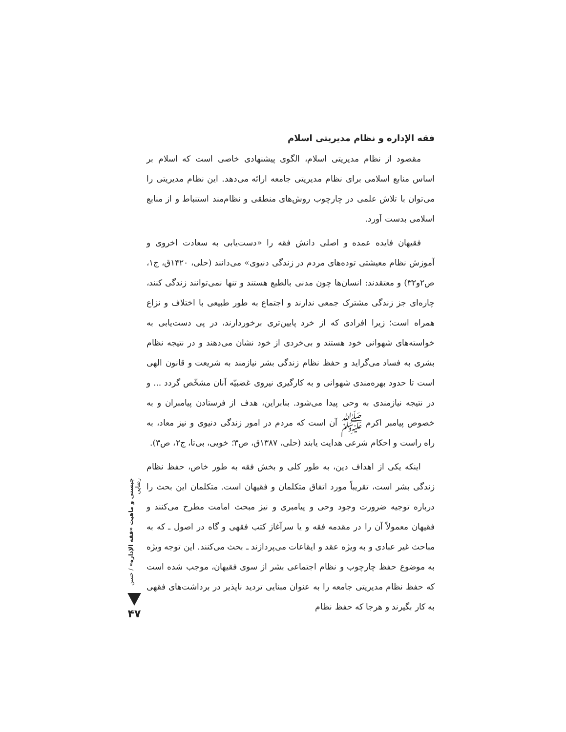فقه الإداره و نظام مدیریتی اسلام
مقصود از نظام مدیریتی اسلام، الگوی پیشنهادی خاصی است که اسلام بر اساس منابع اسلامی برای نظام مدیریتی جامعه ارائه می‌دهد. این نظام مدیریتی را می‌توان با تلاش علمی در چارچوب روش‌های منطقی و نظام‌مند استنباط و از منابع اسلامی بدست آورد.
فقیهان فایده عمده و اصلی دانش فقه را «دست‌یابی به سعادت اخروی و آموزش نظام معیشتی توده‌های مردم در زندگی دنیوی» می‌دانند (حلی، ۱۴۲۰ق، ج۱، ص۲و۳۲) و معتقدند: انسان‌ها چون مدنی بالطبع هستند و تنها نمی‌توانند زندگی کنند، چاره‌ای جز زندگی مشترک جمعی ندارند و اجتماع به طور طبیعی با اختلاف و نزاع همراه است؛ زیرا افرادی که از خرد پایین‌تری برخوردارند، در پی دست‌یابی به خواسته‌های شهوانی خود هستند و بی‌خردی از خود نشان می‌دهند و در نتیجه نظام بشری به فساد می‌گراید و حفظ نظام زندگی بشر نیازمند به شریعت و قانون الهی است تا حدود بهره‌مندی شهوانی و به کارگیری نیروی غضبیّه آنان مشخّص گردد ... و در نتیجه نیازمندی به وحی پیدا می‌شود. بنابراین، هدف از فرستادن پیامبران و به خصوص پیامبر اکرم ﷺ آن است که مردم در امور زندگی دنیوی و نیز معاد، به راه راست و احکام شرعی هدایت یابند (حلی، ۱۳۸۷ق، ص۳؛ خویی، بی‌تا، ج۲، ص۳).
اینکه یکی از اهداف دین، به طور کلی و بخش فقه به طور خاص، حفظ نظام زندگی بشر است، تقریباً مورد اتفاق متکلمان و فقیهان است. متکلمان این بحث را درباره توجیه ضرورت وجود وحی و پیامبری و نیز مبحث امامت مطرح می‌کنند و فقیهان معمولاً آن را در مقدمه فقه و یا سرآغاز کتب فقهی و گاه در اصول ـ که به مباحث غیر عبادی و به ویژه عقد و ایقاعات می‌پردازند ـ بحث می‌کنند. این توجه ویژه به موضوع حفظ چارچوب و نظام اجتماعی بشر از سوی فقیهان، موجب شده است که حفظ نظام مدیریتی جامعه را به عنوان مبنایی تردید ناپذیر در برداشت‌های فقهی به کار بگیرند و هرجا که حفظ نظام
چیستی و ماهیت «فقه الإداره» / حسن رضایی
۴۷